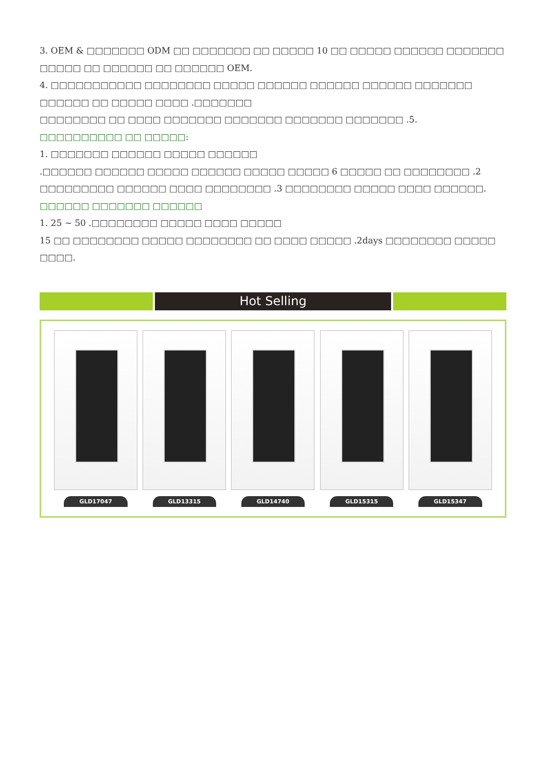3. OEM & □□□□□□□ ODM □□ □□□□□□□ □□ □□□□□ 10 □□ □□□□□ □□□□□□ □□□□□□□ □□□□□ □□ □□□□□□ □□ □□□□□□ OEM.
4. □□□□□□□□□□□ □□□□□□□□ □□□□□ □□□□□□ □□□□□□ □□□□□□ □□□□□□□ □□□□□□ □□ □□□□□ □□□□ .□□□□□□□
□□□□□□□□ □□ □□□□ □□□□□□□ □□□□□□□ □□□□□□□ □□□□□□□ .5.
□□□□□□□□□□ □□ □□□□□:
1. □□□□□□□ □□□□□□ □□□□□ □□□□□□
.□□□□□□ □□□□□□ □□□□□ □□□□□□ □□□□□ □□□□□ 6 □□□□□ □□ □□□□□□□□ .2
□□□□□□□□□ □□□□□□ □□□□ □□□□□□□□ .3 □□□□□□□□ □□□□□ □□□□ □□□□□□.
□□□□□□ □□□□□□□ □□□□□□
1. 25 ~ 50 .□□□□□□□□ □□□□□ □□□□ □□□□□
15 □□ □□□□□□□□ □□□□□ □□□□□□□□ □□ □□□□ □□□□□ .2days □□□□□□□□ □□□□□ □□□□.
Hot Selling
GLD17047 GLD13315 GLD14740 GLD15315 GLD15347